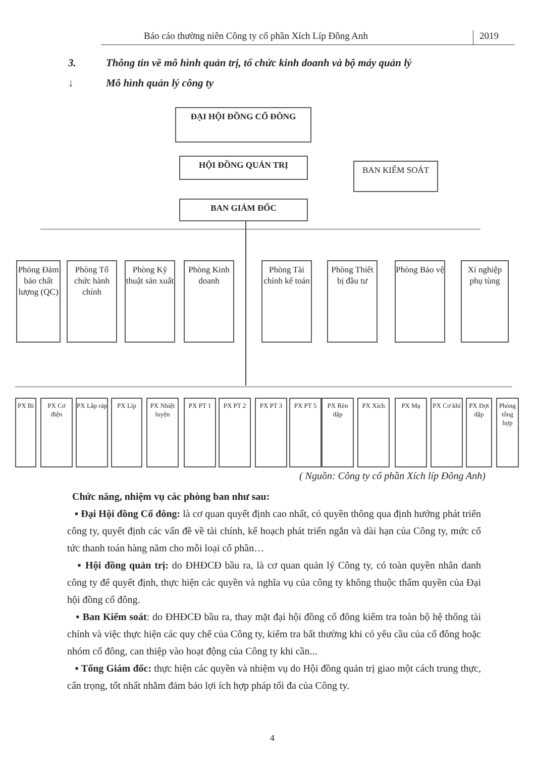Báo cáo thường niên Công ty cổ phần Xích Líp Đông Anh
2019
3. Thông tin về mô hình quản trị, tổ chức kinh doanh và bộ máy quản lý
↓ Mô hình quản lý công ty
ĐẠI HỘI ĐỒNG CỔ ĐÔNG
HỘI ĐỒNG QUẢN TRỊ BAN KIỂM SOÁT
BAN GIÁM ĐỐC
Phòng Đảm bảo chất lượng (QC)
Phòng Tổ chức hành chính
Phòng Kỹ thuật sản xuất
Phòng Kinh doanh
Phòng Tài chính kế toán
Phòng Thiết bị đầu tư
Phòng Bảo vệ
Xí nghiệp phụ tùng
PX Bi
PX Cơ điện
PX Lắp ráp
PX Líp
PX Nhiệt luyện
PX PT 1 PX PT 2 PX PT 3 PX PT 5
PX Rèn dập
PX Xích PX Mạ
PX Cơ khí
PX Đợt dập
Phòng tổng hợp
( Nguồn: Công ty cổ phần Xích líp Đông Anh)
Chức năng, nhiệm vụ các phòng ban như sau:
▪ Đại Hội đồng Cổ đông: là cơ quan quyết định cao nhất, có quyền thông qua định hướng phát triển công ty, quyết định các vấn đề về tài chính, kế hoạch phát triển ngắn và dài hạn của Công ty, mức cổ tức thanh toán hàng năm cho mỗi loại cổ phần…
▪ Hội đồng quản trị: do ĐHĐCĐ bầu ra, là cơ quan quản lý Công ty, có toàn quyền nhân danh công ty để quyết định, thực hiện các quyền và nghĩa vụ của công ty không thuộc thẩm quyền của Đại hội đồng cổ đông.
▪ Ban Kiểm soát: do ĐHĐCĐ bầu ra, thay mặt đại hội đồng cổ đông kiểm tra toàn bộ hệ thống tài chính và việc thực hiện các quy chế của Công ty, kiểm tra bất thường khi có yêu cầu của cổ đông hoặc nhóm cổ đông, can thiệp vào hoạt động của Công ty khi cần...
▪ Tổng Giám đốc: thực hiện các quyền và nhiệm vụ do Hội đồng quản trị giao một cách trung thực, cẩn trọng, tốt nhất nhằm đảm bảo lợi ích hợp pháp tối đa của Công ty.
4